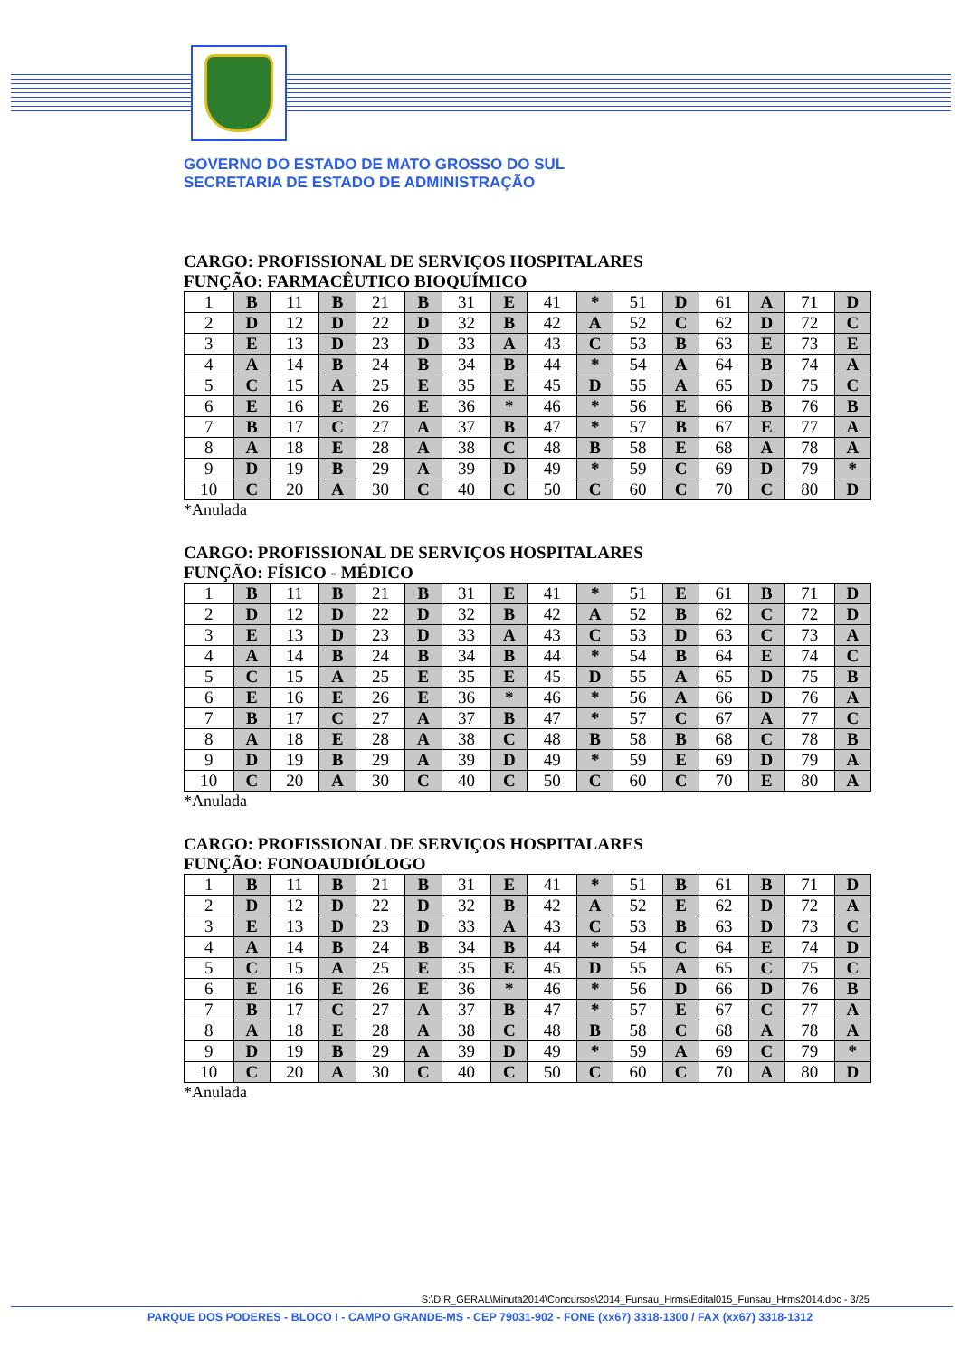GOVERNO DO ESTADO DE MATO GROSSO DO SUL
SECRETARIA DE ESTADO DE ADMINISTRAÇÃO
CARGO: PROFISSIONAL DE SERVIÇOS HOSPITALARES
FUNÇÃO: FARMACÊUTICO BIOQUÍMICO
| 1 | B | 11 | B | 21 | B | 31 | E | 41 | * | 51 | D | 61 | A | 71 | D |
| 2 | D | 12 | D | 22 | D | 32 | B | 42 | A | 52 | C | 62 | D | 72 | C |
| 3 | E | 13 | D | 23 | D | 33 | A | 43 | C | 53 | B | 63 | E | 73 | E |
| 4 | A | 14 | B | 24 | B | 34 | B | 44 | * | 54 | A | 64 | B | 74 | A |
| 5 | C | 15 | A | 25 | E | 35 | E | 45 | D | 55 | A | 65 | D | 75 | C |
| 6 | E | 16 | E | 26 | E | 36 | * | 46 | * | 56 | E | 66 | B | 76 | B |
| 7 | B | 17 | C | 27 | A | 37 | B | 47 | * | 57 | B | 67 | E | 77 | A |
| 8 | A | 18 | E | 28 | A | 38 | C | 48 | B | 58 | E | 68 | A | 78 | A |
| 9 | D | 19 | B | 29 | A | 39 | D | 49 | * | 59 | C | 69 | D | 79 | * |
| 10 | C | 20 | A | 30 | C | 40 | C | 50 | C | 60 | C | 70 | C | 80 | D |
*Anulada
CARGO: PROFISSIONAL DE SERVIÇOS HOSPITALARES
FUNÇÃO: FÍSICO - MÉDICO
| 1 | B | 11 | B | 21 | B | 31 | E | 41 | * | 51 | E | 61 | B | 71 | D |
| 2 | D | 12 | D | 22 | D | 32 | B | 42 | A | 52 | B | 62 | C | 72 | D |
| 3 | E | 13 | D | 23 | D | 33 | A | 43 | C | 53 | D | 63 | C | 73 | A |
| 4 | A | 14 | B | 24 | B | 34 | B | 44 | * | 54 | B | 64 | E | 74 | C |
| 5 | C | 15 | A | 25 | E | 35 | E | 45 | D | 55 | A | 65 | D | 75 | B |
| 6 | E | 16 | E | 26 | E | 36 | * | 46 | * | 56 | A | 66 | D | 76 | A |
| 7 | B | 17 | C | 27 | A | 37 | B | 47 | * | 57 | C | 67 | A | 77 | C |
| 8 | A | 18 | E | 28 | A | 38 | C | 48 | B | 58 | B | 68 | C | 78 | B |
| 9 | D | 19 | B | 29 | A | 39 | D | 49 | * | 59 | E | 69 | D | 79 | A |
| 10 | C | 20 | A | 30 | C | 40 | C | 50 | C | 60 | C | 70 | E | 80 | A |
*Anulada
CARGO: PROFISSIONAL DE SERVIÇOS HOSPITALARES
FUNÇÃO: FONOAUDIÓLOGO
| 1 | B | 11 | B | 21 | B | 31 | E | 41 | * | 51 | B | 61 | B | 71 | D |
| 2 | D | 12 | D | 22 | D | 32 | B | 42 | A | 52 | E | 62 | D | 72 | A |
| 3 | E | 13 | D | 23 | D | 33 | A | 43 | C | 53 | B | 63 | D | 73 | C |
| 4 | A | 14 | B | 24 | B | 34 | B | 44 | * | 54 | C | 64 | E | 74 | D |
| 5 | C | 15 | A | 25 | E | 35 | E | 45 | D | 55 | A | 65 | C | 75 | C |
| 6 | E | 16 | E | 26 | E | 36 | * | 46 | * | 56 | D | 66 | D | 76 | B |
| 7 | B | 17 | C | 27 | A | 37 | B | 47 | * | 57 | E | 67 | C | 77 | A |
| 8 | A | 18 | E | 28 | A | 38 | C | 48 | B | 58 | C | 68 | A | 78 | A |
| 9 | D | 19 | B | 29 | A | 39 | D | 49 | * | 59 | A | 69 | C | 79 | * |
| 10 | C | 20 | A | 30 | C | 40 | C | 50 | C | 60 | C | 70 | A | 80 | D |
*Anulada
S:\DIR_GERAL\Minuta2014\Concursos\2014_Funsau_Hrms\Edital015_Funsau_Hrms2014.doc - 3/25
PARQUE DOS PODERES - BLOCO I - CAMPO GRANDE-MS - CEP 79031-902 - FONE (xx67) 3318-1300 / FAX (xx67) 3318-1312